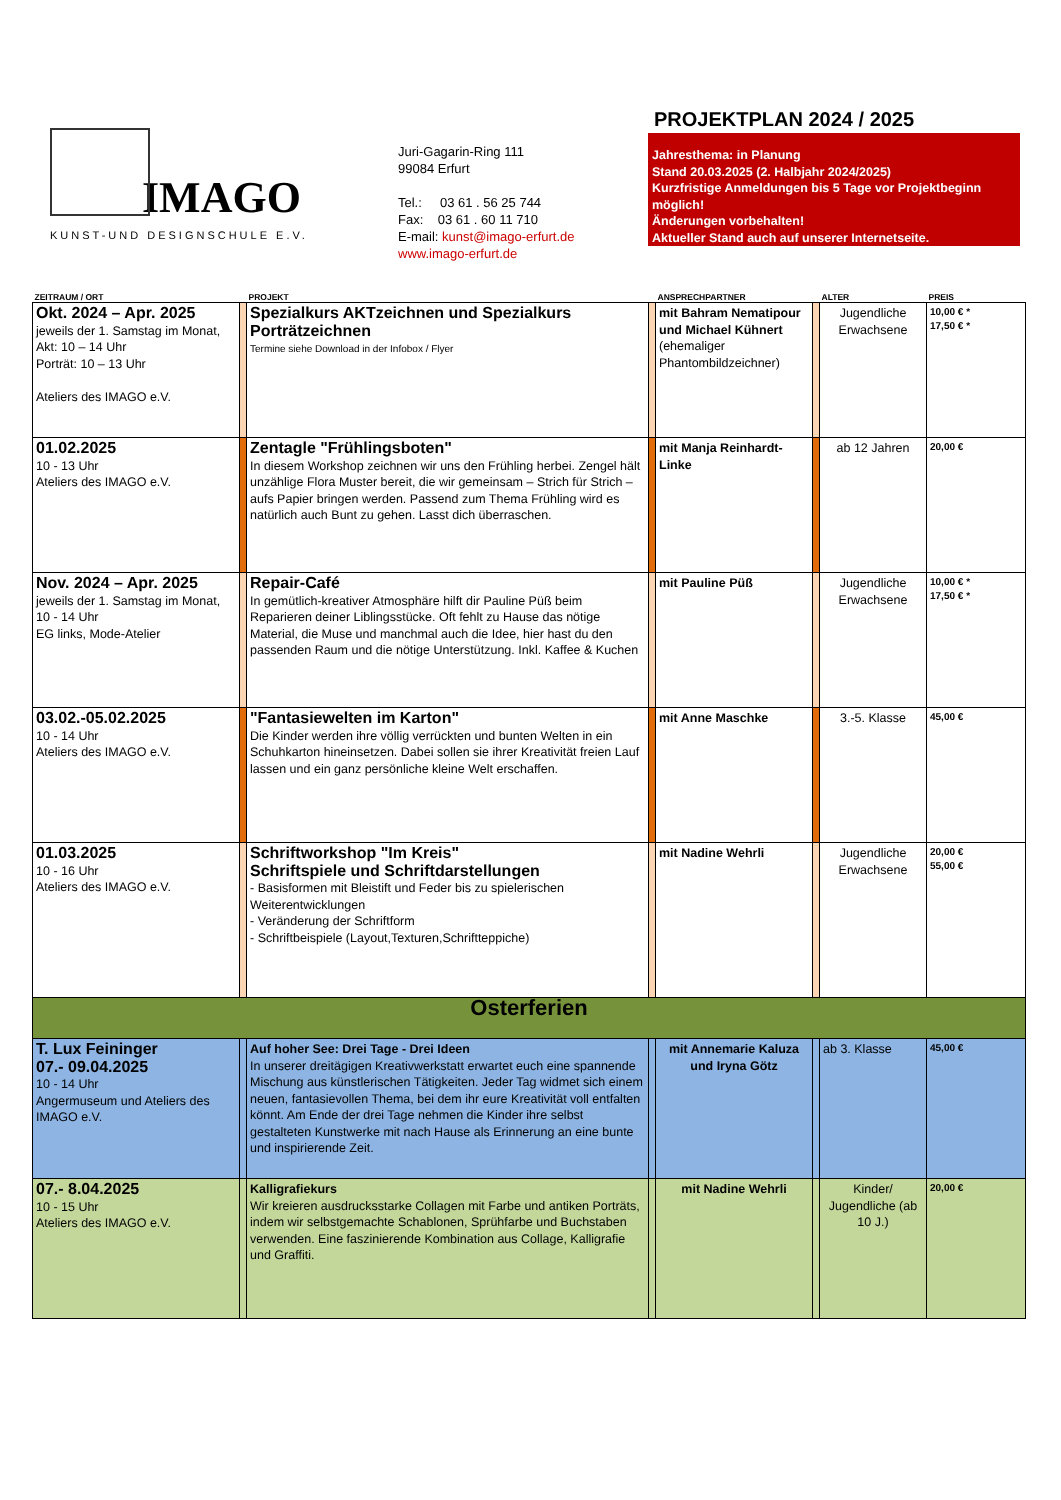IMAGO
KUNST-UND DESIGNSCHULE E.V.
Juri-Gagarin-Ring 111
99084 Erfurt
Tel.: 03 61 . 56 25 744
Fax: 03 61 . 60 11 710
E-mail: kunst@imago-erfurt.de
www.imago-erfurt.de
PROJEKTPLAN 2024 / 2025
Jahresthema: in Planung
Stand 20.03.2025 (2. Halbjahr 2024/2025)
Kurzfristige Anmeldungen bis 5 Tage vor Projektbeginn möglich!
Änderungen vorbehalten!
Aktueller Stand auch auf unserer Internetseite.
| ZEITRAUM / ORT | | PROJEKT | | ANSPRECHPARTNER | | ALTER | PREIS |
| --- | --- | --- | --- | --- | --- | --- | --- |
| Okt. 2024 – Apr. 2025 jeweils der 1. Samstag im Monat, Akt: 10 – 14 Uhr Porträt: 10 – 13 Uhr Ateliers des IMAGO e.V. | | Spezialkurs AKTzeichnen und Spezialkurs Porträtzeichnen Termine siehe Download in der Infobox / Flyer | | mit Bahram Nematipour und Michael Kühnert (ehemaliger Phantombildzeichner) | | Jugendliche Erwachsene | 10,00 € * 17,50 € * |
| 01.02.2025 10 - 13 Uhr Ateliers des IMAGO e.V. | | Zentagle "Frühlingsboten" In diesem Workshop zeichnen wir uns den Frühling herbei. Zengel hält unzählige Flora Muster bereit, die wir gemeinsam – Strich für Strich – aufs Papier bringen werden. Passend zum Thema Frühling wird es natürlich auch Bunt zu gehen. Lasst dich überraschen. | | mit Manja Reinhardt-Linke | | ab 12 Jahren | 20,00 € |
| Nov. 2024 – Apr. 2025 jeweils der 1. Samstag im Monat, 10 - 14 Uhr EG links, Mode-Atelier | | Repair-Café In gemütlich-kreativer Atmosphäre hilft dir Pauline Püß beim Reparieren deiner Liblingsstücke. Oft fehlt zu Hause das nötige Material, die Muse und manchmal auch die Idee, hier hast du den passenden Raum und die nötige Unterstützung. Inkl. Kaffee & Kuchen | | mit Pauline Püß | | Jugendliche Erwachsene | 10,00 € * 17,50 € * |
| 03.02.-05.02.2025 10 - 14 Uhr Ateliers des IMAGO e.V. | | "Fantasiewelten im Karton" Die Kinder werden ihre völlig verrückten und bunten Welten in ein Schuhkarton hineinsetzen. Dabei sollen sie ihrer Kreativität freien Lauf lassen und ein ganz persönliche kleine Welt erschaffen. | | mit Anne Maschke | | 3.-5. Klasse | 45,00 € |
| 01.03.2025 10 - 16 Uhr Ateliers des IMAGO e.V. | | Schriftworkshop "Im Kreis" Schriftspiele und Schriftdarstellungen - Basisformen mit Bleistift und Feder bis zu spielerischen Weiterentwicklungen - Veränderung der Schriftform - Schriftbeispiele (Layout,Texturen,Schriftteppiche) | | mit Nadine Wehrli | | Jugendliche Erwachsene | 20,00 € 55,00 € |
| Osterferien | | | | | | | |
| T. Lux Feininger 07.- 09.04.2025 10 - 14 Uhr Angermuseum und Ateliers des IMAGO e.V. | | Auf hoher See: Drei Tage - Drei Ideen In unserer dreitägigen Kreativwerkstatt erwartet euch eine spannende Mischung aus künstlerischen Tätigkeiten. Jeder Tag widmet sich einem neuen, fantasievollen Thema, bei dem ihr eure Kreativität voll entfalten könnt. Am Ende der drei Tage nehmen die Kinder ihre selbst gestalteten Kunstwerke mit nach Hause als Erinnerung an eine bunte und inspirierende Zeit. | | mit Annemarie Kaluza und Iryna Götz | | ab 3. Klasse | 45,00 € |
| 07.- 8.04.2025 10 - 15 Uhr Ateliers des IMAGO e.V. | | Kalligrafiekurs Wir kreieren ausdrucksstarke Collagen mit Farbe und antiken Porträts, indem wir selbstgemachte Schablonen, Sprühfarbe und Buchstaben verwenden. Eine faszinierende Kombination aus Collage, Kalligrafie und Graffiti. | | mit Nadine Wehrli | | Kinder/ Jugendliche (ab 10 J.) | 20,00 € |